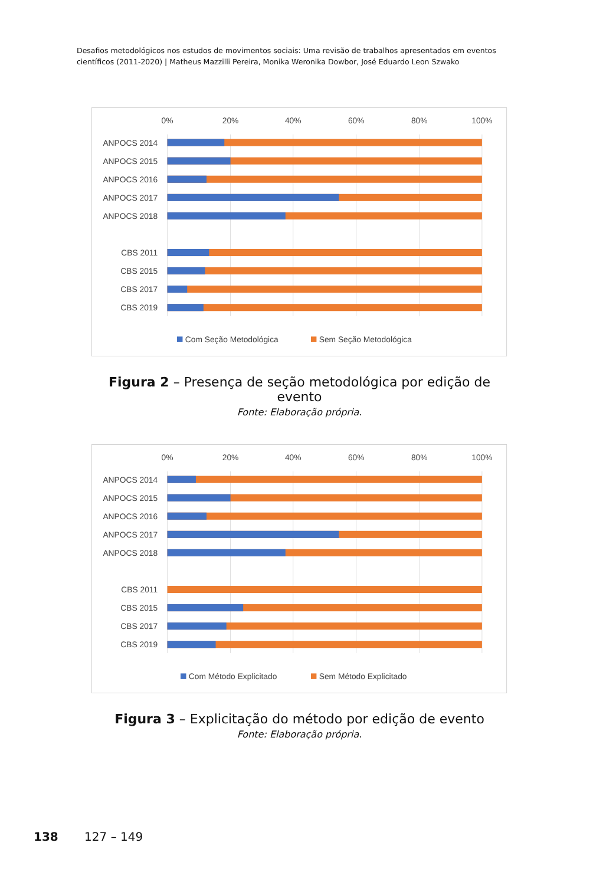Desafios metodológicos nos estudos de movimentos sociais: Uma revisão de trabalhos apresentados em eventos científicos (2011-2020) | Matheus Mazzilli Pereira, Monika Weronika Dowbor, José Eduardo Leon Szwako
0%
20%
40%
60%
80%
100%
ANPOCS 2014
ANPOCS 2015
ANPOCS 2016
ANPOCS 2017
ANPOCS 2018
CBS 2011
CBS 2015
CBS 2017
CBS 2019
Com Seção Metodológica
Sem Seção Metodológica
Figura 2 – Presença de seção metodológica por edição de evento
Fonte: Elaboração própria.
0%
20%
40%
60%
80%
100%
ANPOCS 2014
ANPOCS 2015
ANPOCS 2016
ANPOCS 2017
ANPOCS 2018
CBS 2011
CBS 2015
CBS 2017
CBS 2019
Com Método Explicitado
Sem Método Explicitado
Figura 3 – Explicitação do método por edição de evento
Fonte: Elaboração própria.
138 127 – 149